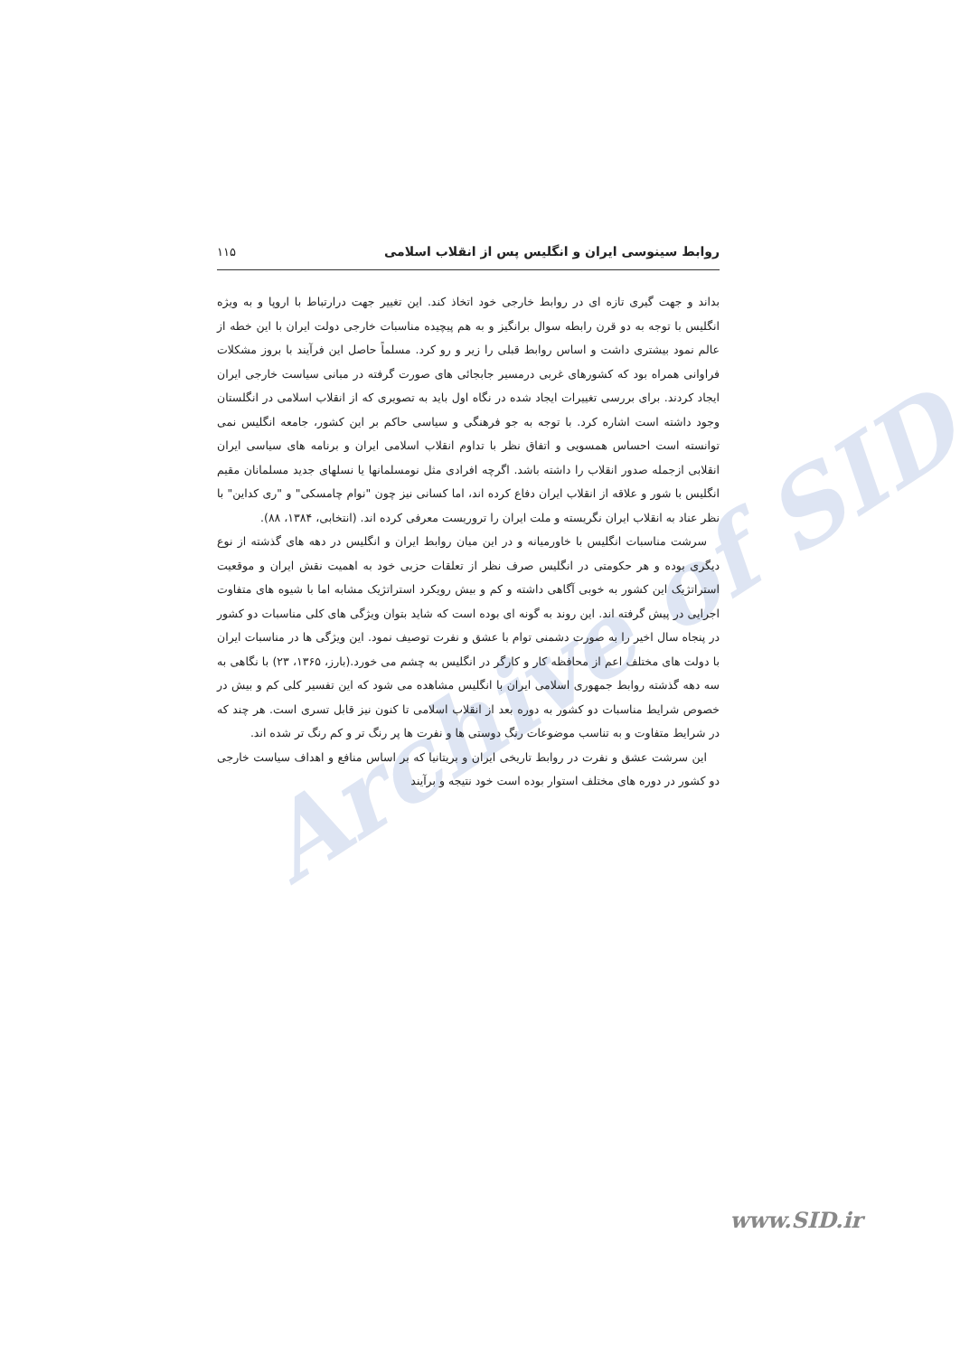Archive of SID
روابط سینوسی ایران و انگلیس پس از انقلاب اسلامی ۱۱۵
بداند و جهت گیری تازه ای در روابط خارجی خود اتخاذ کند. این تغییر جهت درارتباط با اروپا و به ویژه انگلیس با توجه به دو قرن رابطه سوال برانگیز و به هم پیچیده مناسبات خارجی دولت ایران با این خطه از عالم نمود بیشتری داشت و اساس روابط قبلی را زیر و رو کرد. مسلماً حاصل این فرآیند با بروز مشکلات فراوانی همراه بود که کشورهای غربی درمسیر جابجائی های صورت گرفته در مبانی سیاست خارجی ایران ایجاد کردند. برای بررسی تغییرات ایجاد شده در نگاه اول باید به تصویری که از انقلاب اسلامی در انگلستان وجود داشته است اشاره کرد. با توجه به جو فرهنگی و سیاسی حاکم بر این کشور، جامعه انگلیس نمی توانسته است احساس همسویی و اتفاق نظر با تداوم انقلاب اسلامی ایران و برنامه های سیاسی ایران انقلابی ازجمله صدور انقلاب را داشته باشد. اگرچه افرادی مثل نومسلمانها یا نسلهای جدید مسلمانان مقیم انگلیس با شور و علاقه از انقلاب ایران دفاع کرده اند، اما کسانی نیز چون "نوام چامسکی" و "ری کداین" با نظر عناد به انقلاب ایران نگریسته و ملت ایران را تروریست معرفی کرده اند. (انتخابی، ۱۳۸۴، ۸۸).
سرشت مناسبات انگلیس با خاورمیانه و در این میان روابط ایران و انگلیس در دهه های گذشته از نوع دیگری بوده و هر حکومتی در انگلیس صرف نظر از تعلقات حزبی خود به اهمیت نقش ایران و موقعیت استراتژیک این کشور به خوبی آگاهی داشته و کم و بیش رویکرد استراتژیک مشابه اما با شیوه های متفاوت اجرایی در پیش گرفته اند. این روند به گونه ای بوده است که شاید بتوان ویژگی های کلی مناسبات دو کشور در پنجاه سال اخیر را به صورت دشمنی توام با عشق و نفرت توصیف نمود. این ویژگی ها در مناسبات ایران با دولت های مختلف اعم از محافظه کار و کارگر در انگلیس به چشم می خورد.(بارز، ۱۳۶۵، ۲۳) با نگاهی به سه دهه گذشته روابط جمهوری اسلامی ایران با انگلیس مشاهده می شود که این تفسیر کلی کم و بیش در خصوص شرایط مناسبات دو کشور به دوره بعد از انقلاب اسلامی تا کنون نیز قابل تسری است. هر چند که در شرایط متفاوت و به تناسب موضوعات رنگ دوستی ها و نفرت ها پر رنگ تر و کم رنگ تر شده اند.
این سرشت عشق و نفرت در روابط تاریخی ایران و بریتانیا که بر اساس منافع و اهداف سیاست خارجی دو کشور در دوره های مختلف استوار بوده است خود نتیجه و برآیند
www.SID.ir